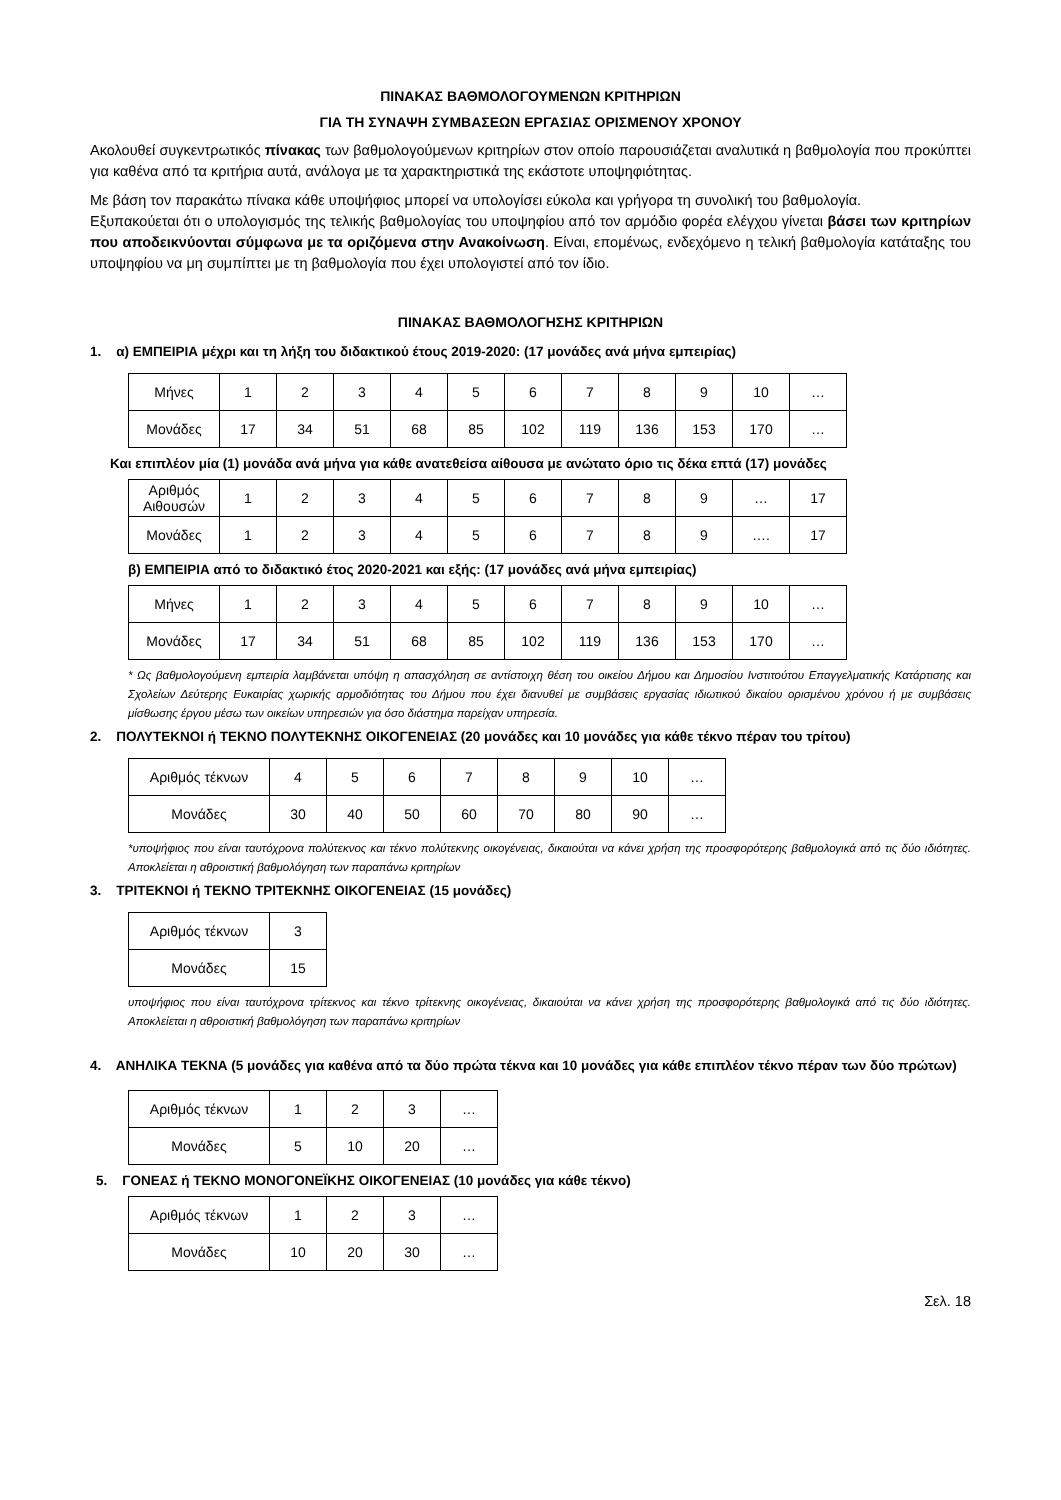ΠΙΝΑΚΑΣ ΒΑΘΜΟΛΟΓΟΥΜΕΝΩΝ ΚΡΙΤΗΡΙΩΝ
ΓΙΑ ΤΗ ΣΥΝΑΨΗ ΣΥΜΒΑΣΕΩΝ ΕΡΓΑΣΙΑΣ ΟΡΙΣΜΕΝΟΥ ΧΡΟΝΟΥ
Ακολουθεί συγκεντρωτικός πίνακας των βαθμολογούμενων κριτηρίων στον οποίο παρουσιάζεται αναλυτικά η βαθμολογία που προκύπτει για καθένα από τα κριτήρια αυτά, ανάλογα με τα χαρακτηριστικά της εκάστοτε υποψηφιότητας.
Με βάση τον παρακάτω πίνακα κάθε υποψήφιος μπορεί να υπολογίσει εύκολα και γρήγορα τη συνολική του βαθμολογία.
Εξυπακούεται ότι ο υπολογισμός της τελικής βαθμολογίας του υποψηφίου από τον αρμόδιο φορέα ελέγχου γίνεται βάσει των κριτηρίων που αποδεικνύονται σύμφωνα με τα οριζόμενα στην Ανακοίνωση. Είναι, επομένως, ενδεχόμενο η τελική βαθμολογία κατάταξης του υποψηφίου να μη συμπίπτει με τη βαθμολογία που έχει υπολογιστεί από τον ίδιο.
ΠΙΝΑΚΑΣ ΒΑΘΜΟΛΟΓΗΣΗΣ ΚΡΙΤΗΡΙΩΝ
1. α) ΕΜΠΕΙΡΙΑ μέχρι και τη λήξη του διδακτικού έτους 2019-2020: (17 μονάδες ανά μήνα εμπειρίας)
| Μήνες | 1 | 2 | 3 | 4 | 5 | 6 | 7 | 8 | 9 | 10 | … |
| Μονάδες | 17 | 34 | 51 | 68 | 85 | 102 | 119 | 136 | 153 | 170 | … |
Και επιπλέον μία (1) μονάδα ανά μήνα για κάθε ανατεθείσα αίθουσα με ανώτατο όριο τις δέκα επτά (17) μονάδες
| Αριθμός Αιθουσών | 1 | 2 | 3 | 4 | 5 | 6 | 7 | 8 | 9 | … | 17 |
| Μονάδες | 1 | 2 | 3 | 4 | 5 | 6 | 7 | 8 | 9 | …. | 17 |
β) ΕΜΠΕΙΡΙΑ από το διδακτικό έτος 2020-2021 και εξής: (17 μονάδες ανά μήνα εμπειρίας)
| Μήνες | 1 | 2 | 3 | 4 | 5 | 6 | 7 | 8 | 9 | 10 | … |
| Μονάδες | 17 | 34 | 51 | 68 | 85 | 102 | 119 | 136 | 153 | 170 | … |
* Ως βαθμολογούμενη εμπειρία λαμβάνεται υπόψη η απασχόληση σε αντίστοιχη θέση του οικείου Δήμου και Δημοσίου Ινστιτούτου Επαγγελματικής Κατάρτισης και Σχολείων Δεύτερης Ευκαιρίας χωρικής αρμοδιότητας του Δήμου που έχει διανυθεί με συμβάσεις εργασίας ιδιωτικού δικαίου ορισμένου χρόνου ή με συμβάσεις μίσθωσης έργου μέσω των οικείων υπηρεσιών για όσο διάστημα παρείχαν υπηρεσία.
2. ΠΟΛΥΤΕΚΝΟΙ ή ΤΕΚΝΟ ΠΟΛΥΤΕΚΝΗΣ ΟΙΚΟΓΕΝΕΙΑΣ (20 μονάδες και 10 μονάδες για κάθε τέκνο πέραν του τρίτου)
| Αριθμός τέκνων | 4 | 5 | 6 | 7 | 8 | 9 | 10 | … |
| Μονάδες | 30 | 40 | 50 | 60 | 70 | 80 | 90 | … |
*υποψήφιος που είναι ταυτόχρονα πολύτεκνος και τέκνο πολύτεκνης οικογένειας, δικαιούται να κάνει χρήση της προσφορότερης βαθμολογικά από τις δύο ιδιότητες. Αποκλείεται η αθροιστική βαθμολόγηση των παραπάνω κριτηρίων
3. ΤΡΙΤΕΚΝΟΙ ή ΤΕΚΝΟ ΤΡΙΤΕΚΝΗΣ ΟΙΚΟΓΕΝΕΙΑΣ (15 μονάδες)
| Αριθμός τέκνων | 3 |
| Μονάδες | 15 |
υποψήφιος που είναι ταυτόχρονα τρίτεκνος και τέκνο τρίτεκνης οικογένειας, δικαιούται να κάνει χρήση της προσφορότερης βαθμολογικά από τις δύο ιδιότητες. Αποκλείεται η αθροιστική βαθμολόγηση των παραπάνω κριτηρίων
4. ΑΝΗΛΙΚΑ ΤΕΚΝΑ (5 μονάδες για καθένα από τα δύο πρώτα τέκνα και 10 μονάδες για κάθε επιπλέον τέκνο πέραν των δύο πρώτων)
| Αριθμός τέκνων | 1 | 2 | 3 | … |
| Μονάδες | 5 | 10 | 20 | … |
5. ΓΟΝΕΑΣ ή ΤΕΚΝΟ ΜΟΝΟΓΟΝΕΪΚΗΣ ΟΙΚΟΓΕΝΕΙΑΣ (10 μονάδες για κάθε τέκνο)
| Αριθμός τέκνων | 1 | 2 | 3 | … |
| Μονάδες | 10 | 20 | 30 | … |
Σελ. 18